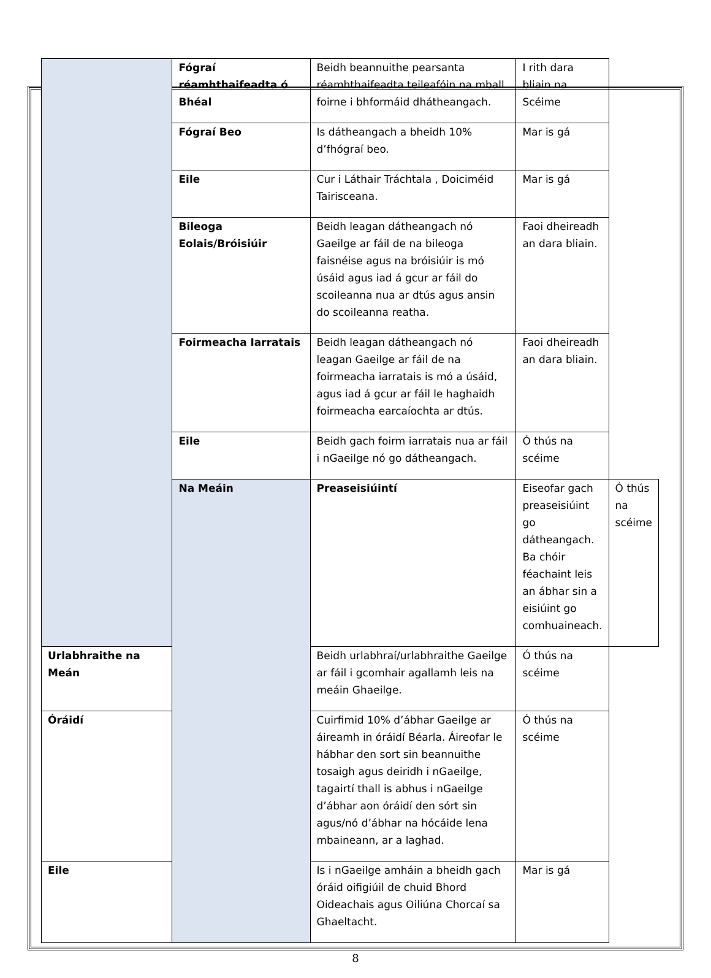| | Fógraí réamhthaifeadta ó Bhéal | Beidh beannuithe pearsanta réamhthaifeadta teileafóin na mball foirne i bhformáid dhátheangach. | I rith dara bliain na Scéime | |
| | Fógraí Beo | Is dátheangach a bheidh 10% d’fhógraí beo. | Mar is gá | |
| | Eile | Cur i Láthair Tráchtala , Doiciméid Tairisceana. | Mar is gá | |
| | Bileoga Eolais/Bróisiúir | Beidh leagan dátheangach nó Gaeilge ar fáil de na bileoga faisnéise agus na bróisiúir is mó úsáid agus iad á gcur ar fáil do scoileanna nua ar dtús agus ansin do scoileanna reatha. | Faoi dheireadh an dara bliain. | |
| | Foirmeacha Iarratais | Beidh leagan dátheangach nó leagan Gaeilge ar fáil de na foirmeacha iarratais is mó a úsáid, agus iad á gcur ar fáil le haghaidh foirmeacha earcaíochta ar dtús. | Faoi dheireadh an dara bliain. | |
| | Eile | Beidh gach foirm iarratais nua ar fáil i nGaeilge nó go dátheangach. | Ó thús na scéime | |
| | Na Meáin | Preaseisiúintí | Eiseofar gach preaseisiúint go dátheangach. Ba chóir féachaint leis an ábhar sin a eisiúint go comhuaineach. | Ó thús na scéime |
| Urlabhraithe na Meán | | Beidh urlabhraí/urlabhraithe Gaeilge ar fáil i gcomhair agallamh leis na meáin Ghaeilge. | Ó thús na scéime | |
| Óráidí | | Cuirfimid 10% d’ábhar Gaeilge ar áireamh in óráidí Béarla. Áireofar le hábhar den sort sin beannuithe tosaigh agus deiridh i nGaeilge, tagairtí thall is abhus i nGaeilge d’ábhar aon óráidí den sórt sin agus/nó d’ábhar na hócáide lena mbaineann, ar a laghad. | Ó thús na scéime | |
| Eile | | Is i nGaeilge amháin a bheidh gach óráid oifigiúil de chuid Bhord Oideachais agus Oiliúna Chorcaí sa Ghaeltacht. | Mar is gá | |
8